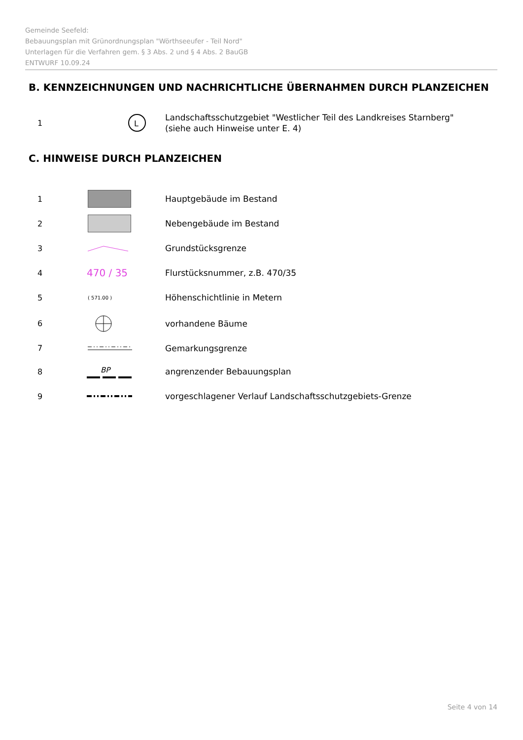Gemeinde Seefeld:
Bebauungsplan mit Grünordnungsplan "Wörthseeufer - Teil Nord"
Unterlagen für die Verfahren gem. § 3 Abs. 2 und § 4 Abs. 2 BauGB
ENTWURF 10.09.24
B. KENNZEICHNUNGEN UND NACHRICHTLICHE ÜBERNAHMEN DURCH PLANZEICHEN
1
L
Landschaftsschutzgebiet "Westlicher Teil des Landkreises Starnberg"
(siehe auch Hinweise unter E. 4)
C. HINWEISE DURCH PLANZEICHEN
1
Hauptgebäude im Bestand
2
Nebengebäude im Bestand
3
Grundstücksgrenze
4
470 / 35
Flurstücksnummer, z.B. 470/35
5
( 571.00 )
Höhenschichtlinie in Metern
6
vorhandene Bäume
7
Gemarkungsgrenze
8
BP
angrenzender Bebauungsplan
9
vorgeschlagener Verlauf Landschaftsschutzgebiets-Grenze
Seite 4 von 14